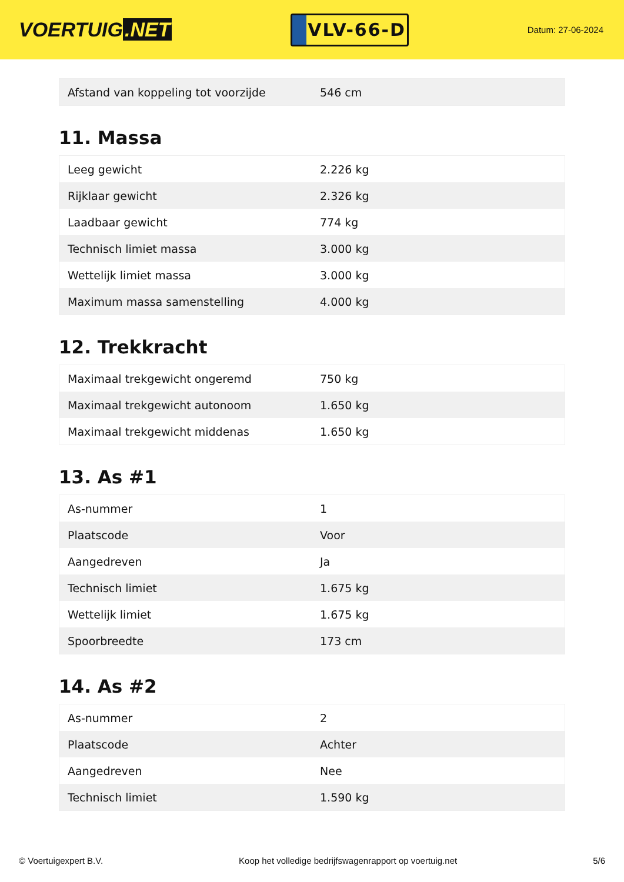VOERTUIG.NET
VLV-66-D
Datum: 27-06-2024
| Afstand van koppeling tot voorzijde | 546 cm |
11. Massa
| Leeg gewicht | 2.226 kg |
| Rijklaar gewicht | 2.326 kg |
| Laadbaar gewicht | 774 kg |
| Technisch limiet massa | 3.000 kg |
| Wettelijk limiet massa | 3.000 kg |
| Maximum massa samenstelling | 4.000 kg |
12. Trekkracht
| Maximaal trekgewicht ongeremd | 750 kg |
| Maximaal trekgewicht autonoom | 1.650 kg |
| Maximaal trekgewicht middenas | 1.650 kg |
13. As #1
| As-nummer | 1 |
| Plaatscode | Voor |
| Aangedreven | Ja |
| Technisch limiet | 1.675 kg |
| Wettelijk limiet | 1.675 kg |
| Spoorbreedte | 173 cm |
14. As #2
| As-nummer | 2 |
| Plaatscode | Achter |
| Aangedreven | Nee |
| Technisch limiet | 1.590 kg |
© Voertuigexpert B.V. Koop het volledige bedrijfswagenrapport op voertuig.net 5/6